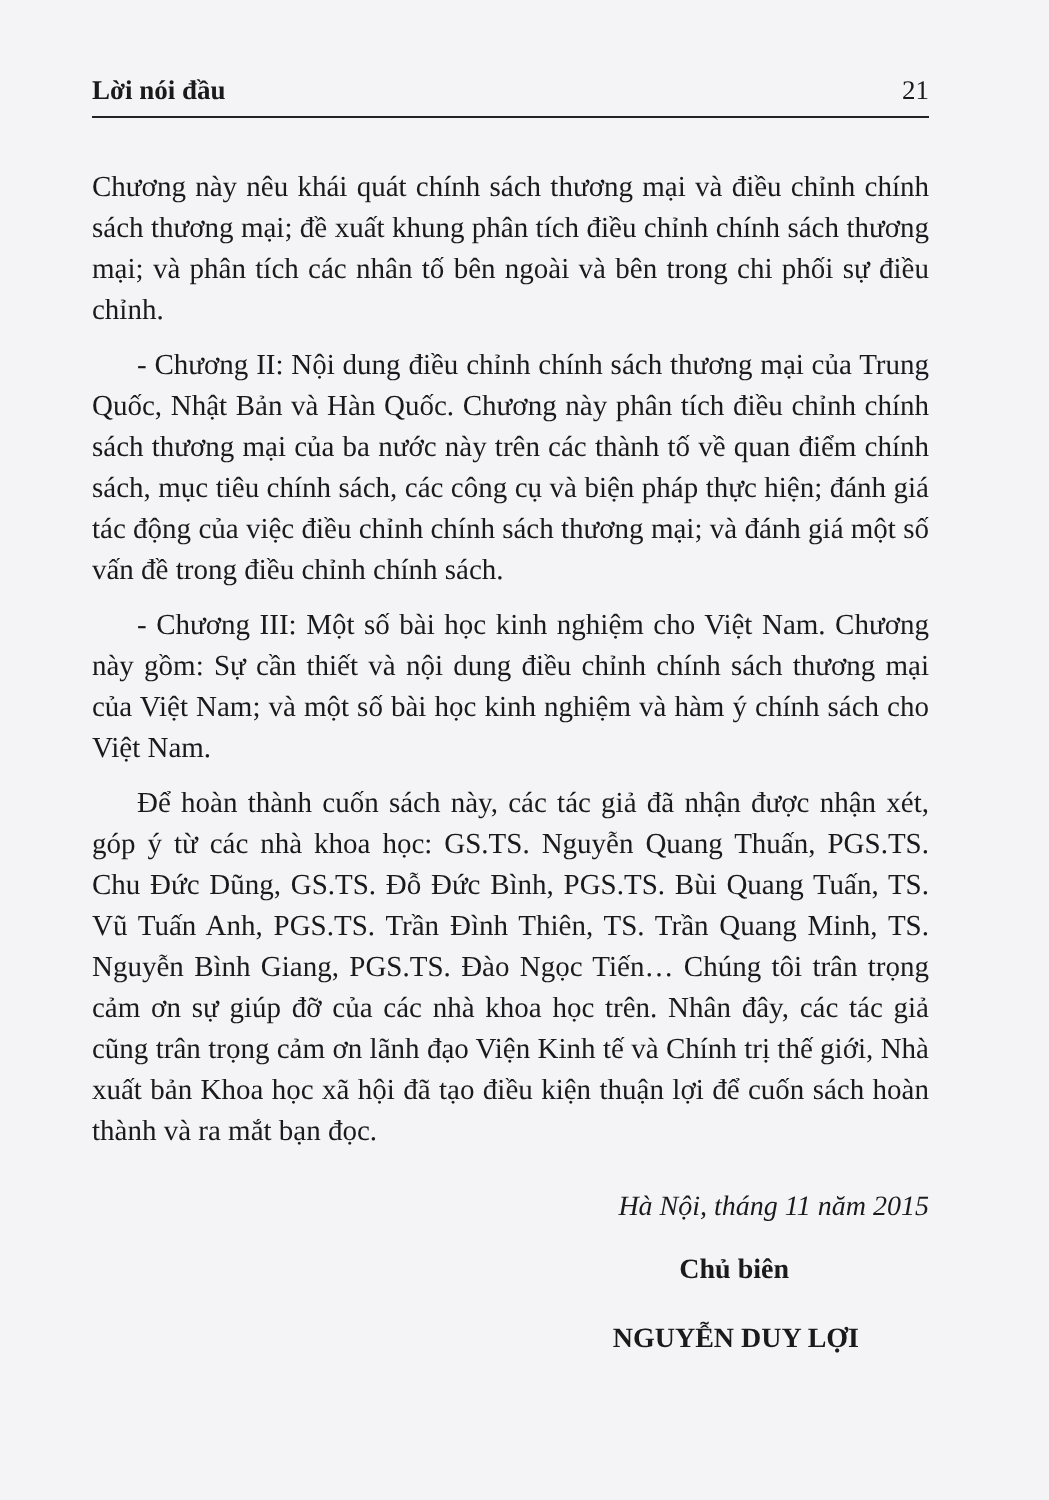Lời nói đầu 21
Chương này nêu khái quát chính sách thương mại và điều chỉnh chính sách thương mại; đề xuất khung phân tích điều chỉnh chính sách thương mại; và phân tích các nhân tố bên ngoài và bên trong chi phối sự điều chỉnh.
- Chương II: Nội dung điều chỉnh chính sách thương mại của Trung Quốc, Nhật Bản và Hàn Quốc. Chương này phân tích điều chỉnh chính sách thương mại của ba nước này trên các thành tố về quan điểm chính sách, mục tiêu chính sách, các công cụ và biện pháp thực hiện; đánh giá tác động của việc điều chỉnh chính sách thương mại; và đánh giá một số vấn đề trong điều chỉnh chính sách.
- Chương III: Một số bài học kinh nghiệm cho Việt Nam. Chương này gồm: Sự cần thiết và nội dung điều chỉnh chính sách thương mại của Việt Nam; và một số bài học kinh nghiệm và hàm ý chính sách cho Việt Nam.
Để hoàn thành cuốn sách này, các tác giả đã nhận được nhận xét, góp ý từ các nhà khoa học: GS.TS. Nguyễn Quang Thuấn, PGS.TS. Chu Đức Dũng, GS.TS. Đỗ Đức Bình, PGS.TS. Bùi Quang Tuấn, TS. Vũ Tuấn Anh, PGS.TS. Trần Đình Thiên, TS. Trần Quang Minh, TS. Nguyễn Bình Giang, PGS.TS. Đào Ngọc Tiến… Chúng tôi trân trọng cảm ơn sự giúp đỡ của các nhà khoa học trên. Nhân đây, các tác giả cũng trân trọng cảm ơn lãnh đạo Viện Kinh tế và Chính trị thế giới, Nhà xuất bản Khoa học xã hội đã tạo điều kiện thuận lợi để cuốn sách hoàn thành và ra mắt bạn đọc.
Hà Nội, tháng 11 năm 2015
Chủ biên
NGUYỄN DUY LỢI